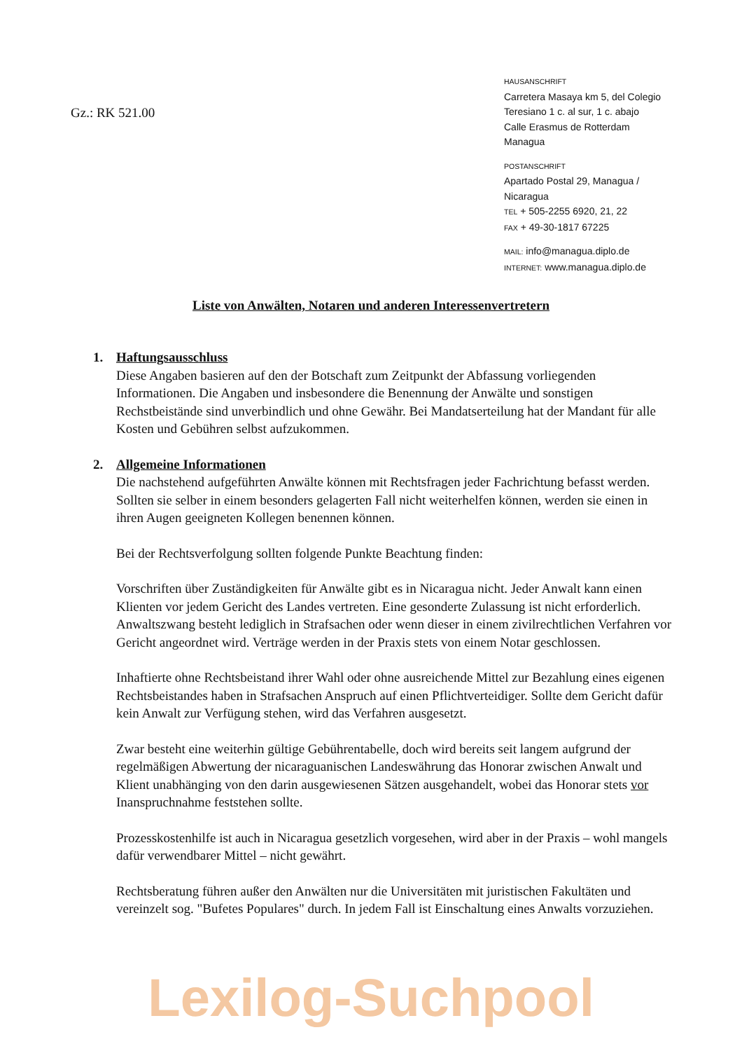Gz.: RK 521.00
HAUSANSCHRIFT
Carretera Masaya km 5, del Colegio
Teresiano 1 c. al sur, 1 c. abajo
Calle Erasmus de Rotterdam
Managua
POSTANSCHRIFT
Apartado Postal 29, Managua /
Nicaragua
TEL + 505-2255 6920, 21, 22
FAX + 49-30-1817 67225
MAIL: info@managua.diplo.de
INTERNET: www.managua.diplo.de
Liste von Anwälten, Notaren und anderen Interessenvertretern
1. Haftungsausschluss
Diese Angaben basieren auf den der Botschaft zum Zeitpunkt der Abfassung vorliegenden Informationen. Die Angaben und insbesondere die Benennung der Anwälte und sonstigen Rechstbeistände sind unverbindlich und ohne Gewähr. Bei Mandatserteilung hat der Mandant für alle Kosten und Gebühren selbst aufzukommen.
2. Allgemeine Informationen
Die nachstehend aufgeführten Anwälte können mit Rechtsfragen jeder Fachrichtung befasst werden. Sollten sie selber in einem besonders gelagerten Fall nicht weiterhelfen können, werden sie einen in ihren Augen geeigneten Kollegen benennen können.
Bei der Rechtsverfolgung sollten folgende Punkte Beachtung finden:
Vorschriften über Zuständigkeiten für Anwälte gibt es in Nicaragua nicht. Jeder Anwalt kann einen Klienten vor jedem Gericht des Landes vertreten. Eine gesonderte Zulassung ist nicht erforderlich. Anwaltszwang besteht lediglich in Strafsachen oder wenn dieser in einem zivilrechtlichen Verfahren vor Gericht angeordnet wird. Verträge werden in der Praxis stets von einem Notar geschlossen.
Inhaftierte ohne Rechtsbeistand ihrer Wahl oder ohne ausreichende Mittel zur Bezahlung eines eigenen Rechtsbeistandes haben in Strafsachen Anspruch auf einen Pflichtverteidiger. Sollte dem Gericht dafür kein Anwalt zur Verfügung stehen, wird das Verfahren ausgesetzt.
Zwar besteht eine weiterhin gültige Gebührentabelle, doch wird bereits seit langem aufgrund der regelmäßigen Abwertung der nicaraguanischen Landeswährung das Honorar zwischen Anwalt und Klient unabhänging von den darin ausgewiesenen Sätzen ausgehandelt, wobei das Honorar stets vor Inanspruchnahme feststehen sollte.
Prozesskostenhilfe ist auch in Nicaragua gesetzlich vorgesehen, wird aber in der Praxis – wohl mangels dafür verwendbarer Mittel – nicht gewährt.
Rechtsberatung führen außer den Anwälten nur die Universitäten mit juristischen Fakultäten und vereinzelt sog. "Bufetes Populares" durch. In jedem Fall ist Einschaltung eines Anwalts vorzuziehen.
Lexilog-Suchpool